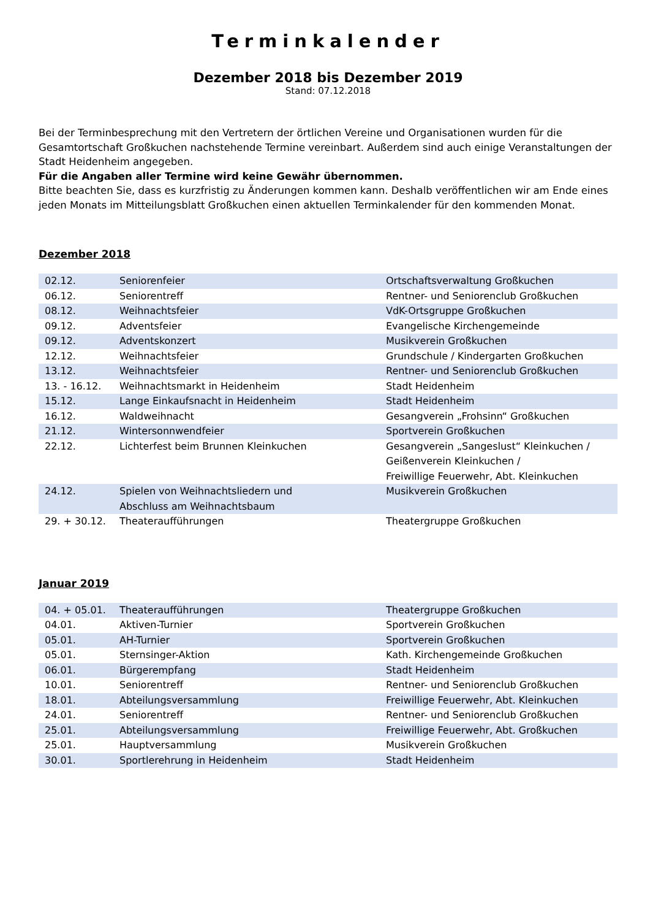Terminkalender
Dezember 2018 bis Dezember 2019
Stand: 07.12.2018
Bei der Terminbesprechung mit den Vertretern der örtlichen Vereine und Organisationen wurden für die Gesamtortschaft Großkuchen nachstehende Termine vereinbart. Außerdem sind auch einige Veranstaltungen der Stadt Heidenheim angegeben.
Für die Angaben aller Termine wird keine Gewähr übernommen.
Bitte beachten Sie, dass es kurzfristig zu Änderungen kommen kann. Deshalb veröffentlichen wir am Ende eines jeden Monats im Mitteilungsblatt Großkuchen einen aktuellen Terminkalender für den kommenden Monat.
Dezember 2018
| 02.12. | Seniorenfeier | Ortschaftsverwaltung Großkuchen |
| 06.12. | Seniorentreff | Rentner- und Seniorenclub Großkuchen |
| 08.12. | Weihnachtsfeier | VdK-Ortsgruppe Großkuchen |
| 09.12. | Adventsfeier | Evangelische Kirchengemeinde |
| 09.12. | Adventskonzert | Musikverein Großkuchen |
| 12.12. | Weihnachtsfeier | Grundschule / Kindergarten Großkuchen |
| 13.12. | Weihnachtsfeier | Rentner- und Seniorenclub Großkuchen |
| 13. - 16.12. | Weihnachtsmarkt in Heidenheim | Stadt Heidenheim |
| 15.12. | Lange Einkaufsnacht in Heidenheim | Stadt Heidenheim |
| 16.12. | Waldweihnacht | Gesangverein „Frohsinn“ Großkuchen |
| 21.12. | Wintersonnwendfeier | Sportverein Großkuchen |
| 22.12. | Lichterfest beim Brunnen Kleinkuchen | Gesangverein „Sangeslust“ Kleinkuchen / Geißenverein Kleinkuchen / Freiwillige Feuerwehr, Abt. Kleinkuchen |
| 24.12. | Spielen von Weihnachtsliedern und Abschluss am Weihnachtsbaum | Musikverein Großkuchen |
| 29. + 30.12. | Theateraufführungen | Theatergruppe Großkuchen |
Januar 2019
| 04. + 05.01. | Theateraufführungen | Theatergruppe Großkuchen |
| 04.01. | Aktiven-Turnier | Sportverein Großkuchen |
| 05.01. | AH-Turnier | Sportverein Großkuchen |
| 05.01. | Sternsinger-Aktion | Kath. Kirchengemeinde Großkuchen |
| 06.01. | Bürgerempfang | Stadt Heidenheim |
| 10.01. | Seniorentreff | Rentner- und Seniorenclub Großkuchen |
| 18.01. | Abteilungsversammlung | Freiwillige Feuerwehr, Abt. Kleinkuchen |
| 24.01. | Seniorentreff | Rentner- und Seniorenclub Großkuchen |
| 25.01. | Abteilungsversammlung | Freiwillige Feuerwehr, Abt. Großkuchen |
| 25.01. | Hauptversammlung | Musikverein Großkuchen |
| 30.01. | Sportlerehrung in Heidenheim | Stadt Heidenheim |